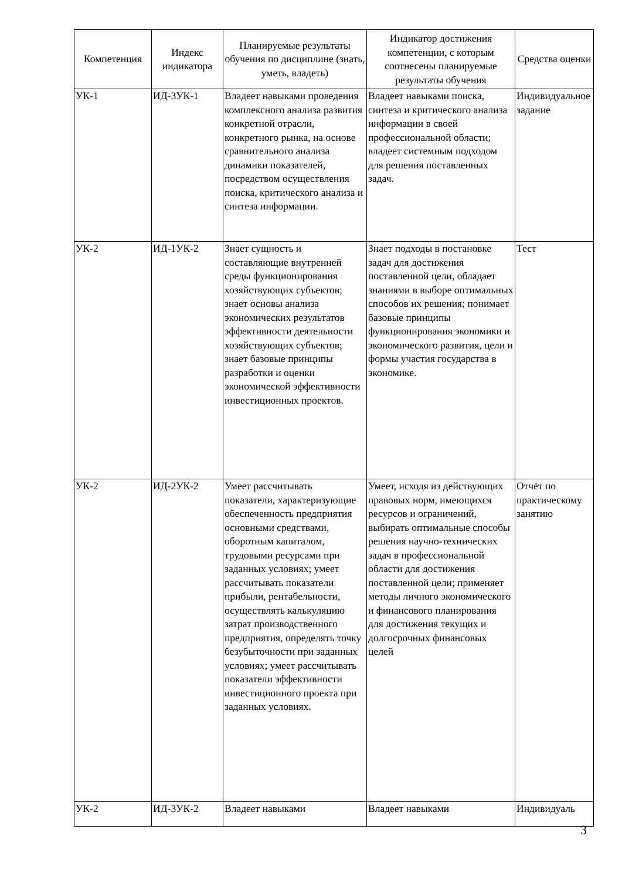| Компетенция | Индекс индикатора | Планируемые результаты обучения по дисциплине (знать, уметь, владеть) | Индикатор достижения компетенции, с которым соотнесены планируемые результаты обучения | Средства оценки |
| --- | --- | --- | --- | --- |
| УК-1 | ИД-3УК-1 | Владеет навыками проведения комплексного анализа развития конкретной отрасли, конкретного рынка, на основе сравнительного анализа динамики показателей, посредством осуществления поиска, критического анализа и синтеза информации. | Владеет навыками поиска, синтеза и критического анализа информации в своей профессиональной области; владеет системным подходом для решения поставленных задач. | Индивидуальное задание |
| УК-2 | ИД-1УК-2 | Знает сущность и составляющие внутренней среды функционирования хозяйствующих субъектов; знает основы анализа экономических результатов эффективности деятельности хозяйствующих субъектов; знает базовые принципы разработки и оценки экономической эффективности инвестиционных проектов. | Знает подходы в постановке задач для достижения поставленной цели, обладает знаниями в выборе оптимальных способов их решения; понимает базовые принципы функционирования экономики и экономического развития, цели и формы участия государства в экономике. | Тест |
| УК-2 | ИД-2УК-2 | Умеет рассчитывать показатели, характеризующие обеспеченность предприятия основными средствами, оборотным капиталом, трудовыми ресурсами при заданных условиях; умеет рассчитывать показатели прибыли, рентабельности, осуществлять калькуляцию затрат производственного предприятия, определять точку безубыточности при заданных условиях; умеет рассчитывать показатели эффективности инвестиционного проекта при заданных условиях. | Умеет, исходя из действующих правовых норм, имеющихся ресурсов и ограничений, выбирать оптимальные способы решения научно-технических задач в профессиональной области для достижения поставленной цели; применяет методы личного экономического и финансового планирования для достижения текущих и долгосрочных финансовых целей | Отчёт по практическому занятию |
| УК-2 | ИД-3УК-2 | Владеет навыками | Владеет навыками | Индивидуаль |
3